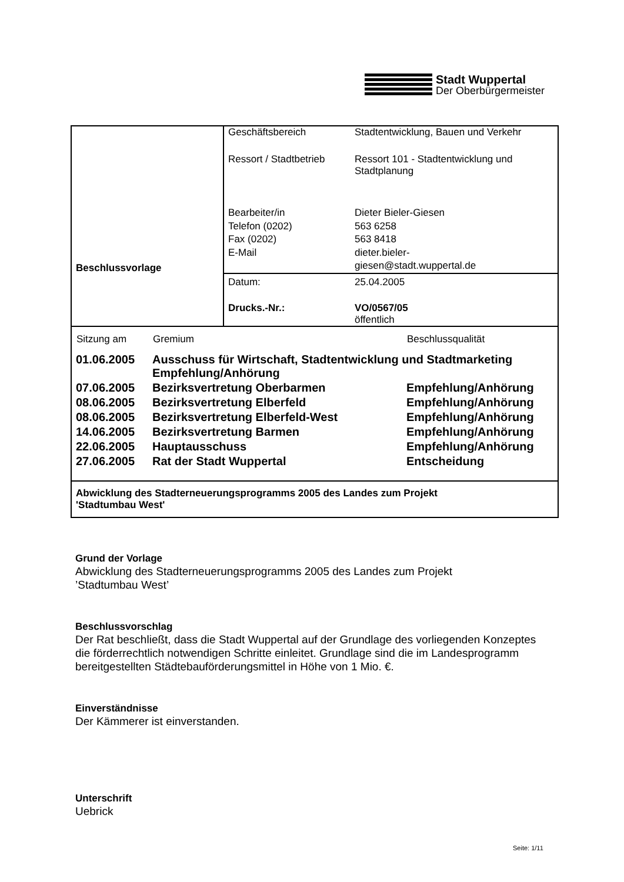Stadt Wuppertal
Der Oberbürgermeister
Beschlussvorlage
Geschäftsbereich Stadtentwicklung, Bauen und Verkehr
Ressort / Stadtbetrieb
Ressort 101 - Stadtentwicklung und
Stadtplanung
Bearbeiter/in
Telefon (0202)
Fax (0202)
E-Mail
Dieter Bieler-Giesen
563 6258
563 8418
dieter.bieler-
giesen@stadt.wuppertal.de
Datum: 25.04.2005
Drucks.-Nr.: VO/0567/05
öffentlich
| Sitzung am | Gremium | Beschlussqualität |
| --- | --- | --- |
| 01.06.2005 | Ausschuss für Wirtschaft, Stadtentwicklung und Stadtmarketing Empfehlung/Anhörung | |
| 07.06.2005 | Bezirksvertretung Oberbarmen | Empfehlung/Anhörung |
| 08.06.2005 | Bezirksvertretung Elberfeld | Empfehlung/Anhörung |
| 08.06.2005 | Bezirksvertretung Elberfeld-West | Empfehlung/Anhörung |
| 14.06.2005 | Bezirksvertretung Barmen | Empfehlung/Anhörung |
| 22.06.2005 | Hauptausschuss | Empfehlung/Anhörung |
| 27.06.2005 | Rat der Stadt Wuppertal | Entscheidung |
Abwicklung des Stadterneuerungsprogramms 2005 des Landes zum Projekt
'Stadtumbau West'
Grund der Vorlage
Abwicklung des Stadterneuerungsprogramms 2005 des Landes zum Projekt
’Stadtumbau West’
Beschlussvorschlag
Der Rat beschließt, dass die Stadt Wuppertal auf der Grundlage des vorliegenden Konzeptes die förderrechtlich notwendigen Schritte einleitet. Grundlage sind die im Landesprogramm bereitgestellten Städtebauförderungsmittel in Höhe von 1 Mio. €.
Einverständnisse
Der Kämmerer ist einverstanden.
Unterschrift
Uebrick
Seite: 1/11